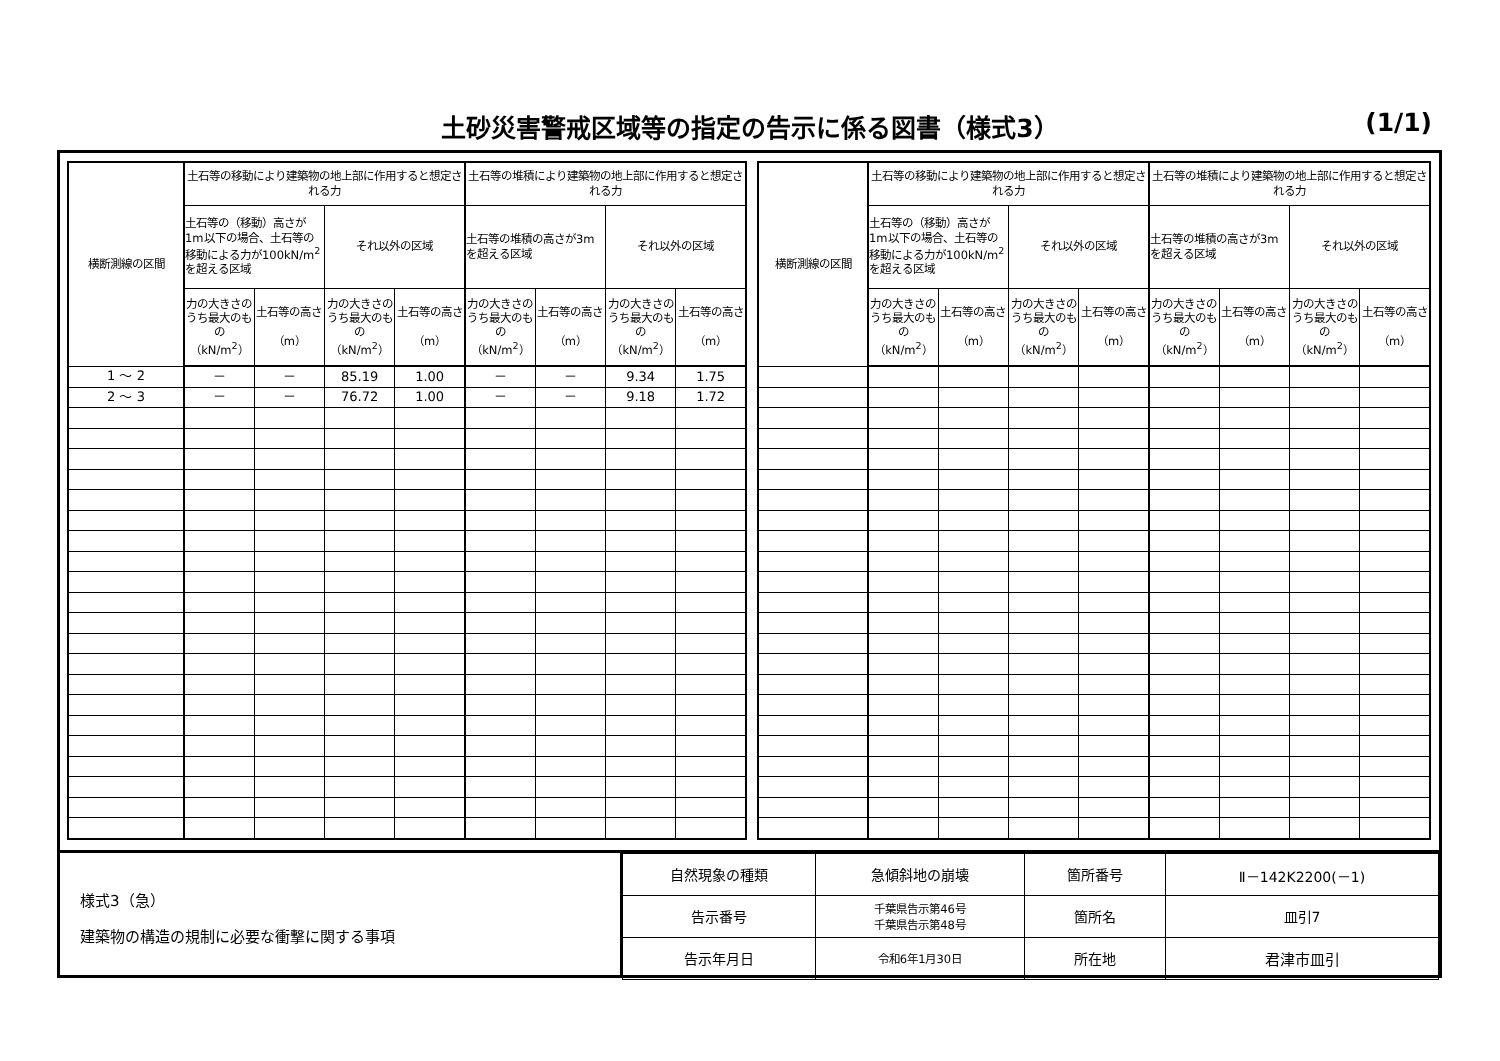土砂災害警戒区域等の指定の告示に係る図書（様式3） (1/1)
| 横断測線の区間 | 土石等の移動により建築物の地上部に作用すると想定される力 | | | | 土石等の堆積により建築物の地上部に作用すると想定される力 | | | |
| --- | --- | --- | --- | --- | --- | --- | --- | --- |
| | 土石等の（移動）高さが1m以下の場合、土石等の移動による力が100kN/m<sup>2</sup>を超える区域 | | それ以外の区域 | | 土石等の堆積の高さが3mを超える区域 | | それ以外の区域 | |
| | 力の大きさのうち最大のもの （kN/m<sup>2</sup>） | 土石等の高さ （m） | 力の大きさのうち最大のもの （kN/m<sup>2</sup>） | 土石等の高さ （m） | 力の大きさのうち最大のもの （kN/m<sup>2</sup>） | 土石等の高さ （m） | 力の大きさのうち最大のもの （kN/m<sup>2</sup>） | 土石等の高さ （m） |
| 1 ～ 2 | － | － | 85.19 | 1.00 | － | － | 9.34 | 1.75 |
| 2 ～ 3 | － | － | 76.72 | 1.00 | － | － | 9.18 | 1.72 |
| 横断測線の区間 | 土石等の移動により建築物の地上部に作用すると想定される力 | | | | 土石等の堆積により建築物の地上部に作用すると想定される力 | | | |
| --- | --- | --- | --- | --- | --- | --- | --- | --- |
| | 土石等の（移動）高さが1m以下の場合、土石等の移動による力が100kN/m<sup>2</sup>を超える区域 | | それ以外の区域 | | 土石等の堆積の高さが3mを超える区域 | | それ以外の区域 | |
| | 力の大きさのうち最大のもの （kN/m<sup>2</sup>） | 土石等の高さ （m） | 力の大きさのうち最大のもの （kN/m<sup>2</sup>） | 土石等の高さ （m） | 力の大きさのうち最大のもの （kN/m<sup>2</sup>） | 土石等の高さ （m） | 力の大きさのうち最大のもの （kN/m<sup>2</sup>） | 土石等の高さ （m） |
様式3（急）
建築物の構造の規制に必要な衝撃に関する事項
| 自然現象の種類 | 急傾斜地の崩壊 | 箇所番号 | Ⅱ－142K2200(－1) |
| 告示番号 | 千葉県告示第46号 千葉県告示第48号 | 箇所名 | 皿引7 |
| 告示年月日 | 令和6年1月30日 | 所在地 | 君津市皿引 |